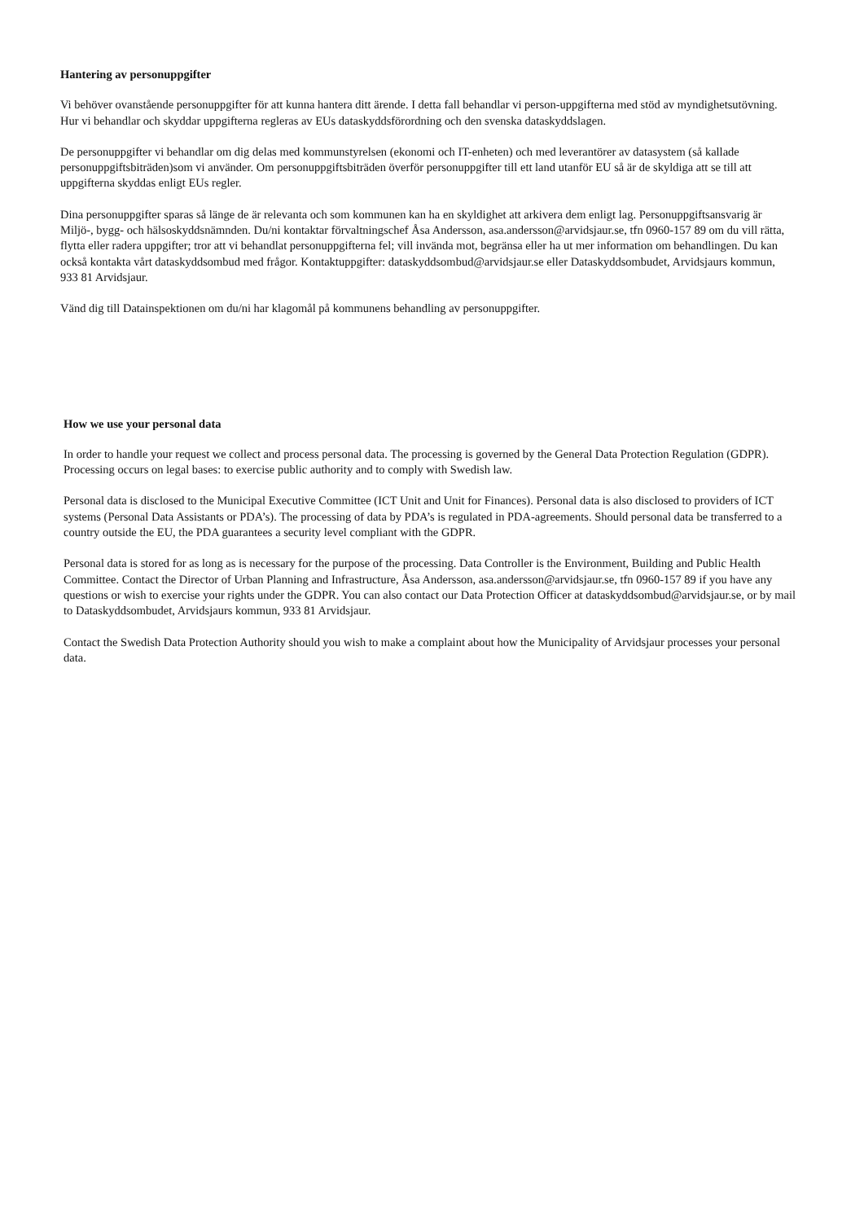Hantering av personuppgifter
Vi behöver ovanstående personuppgifter för att kunna hantera ditt ärende. I detta fall behandlar vi person-uppgifterna med stöd av myndighetsutövning. Hur vi behandlar och skyddar uppgifterna regleras av EUs dataskyddsförordning och den svenska dataskyddslagen.
De personuppgifter vi behandlar om dig delas med kommunstyrelsen (ekonomi och IT-enheten) och med leverantörer av datasystem (så kallade personuppgiftsbiträden)som vi använder. Om personuppgiftsbiträden överför personuppgifter till ett land utanför EU så är de skyldiga att se till att uppgifterna skyddas enligt EUs regler.
Dina personuppgifter sparas så länge de är relevanta och som kommunen kan ha en skyldighet att arkivera dem enligt lag. Personuppgiftsansvarig är Miljö-, bygg- och hälsoskyddsnämnden. Du/ni kontaktar förvaltningschef Åsa Andersson, asa.andersson@arvidsjaur.se, tfn 0960-157 89 om du vill rätta, flytta eller radera uppgifter; tror att vi behandlat personuppgifterna fel; vill invända mot, begränsa eller ha ut mer information om behandlingen. Du kan också kontakta vårt dataskyddsombud med frågor. Kontaktuppgifter: dataskyddsombud@arvidsjaur.se eller Dataskyddsombudet, Arvidsjaurs kommun, 933 81 Arvidsjaur.
Vänd dig till Datainspektionen om du/ni har klagomål på kommunens behandling av personuppgifter.
How we use your personal data
In order to handle your request we collect and process personal data. The processing is governed by the General Data Protection Regulation (GDPR). Processing occurs on legal bases: to exercise public authority and to comply with Swedish law.
Personal data is disclosed to the Municipal Executive Committee (ICT Unit and Unit for Finances). Personal data is also disclosed to providers of ICT systems (Personal Data Assistants or PDA’s). The processing of data by PDA’s is regulated in PDA-agreements. Should personal data be transferred to a country outside the EU, the PDA guarantees a security level compliant with the GDPR.
Personal data is stored for as long as is necessary for the purpose of the processing. Data Controller is the Environment, Building and Public Health Committee. Contact the Director of Urban Planning and Infrastructure, Åsa Andersson, asa.andersson@arvidsjaur.se, tfn 0960-157 89 if you have any questions or wish to exercise your rights under the GDPR. You can also contact our Data Protection Officer at dataskyddsombud@arvidsjaur.se, or by mail to Dataskyddsombudet, Arvidsjaurs kommun, 933 81 Arvidsjaur.
Contact the Swedish Data Protection Authority should you wish to make a complaint about how the Municipality of Arvidsjaur processes your personal data.